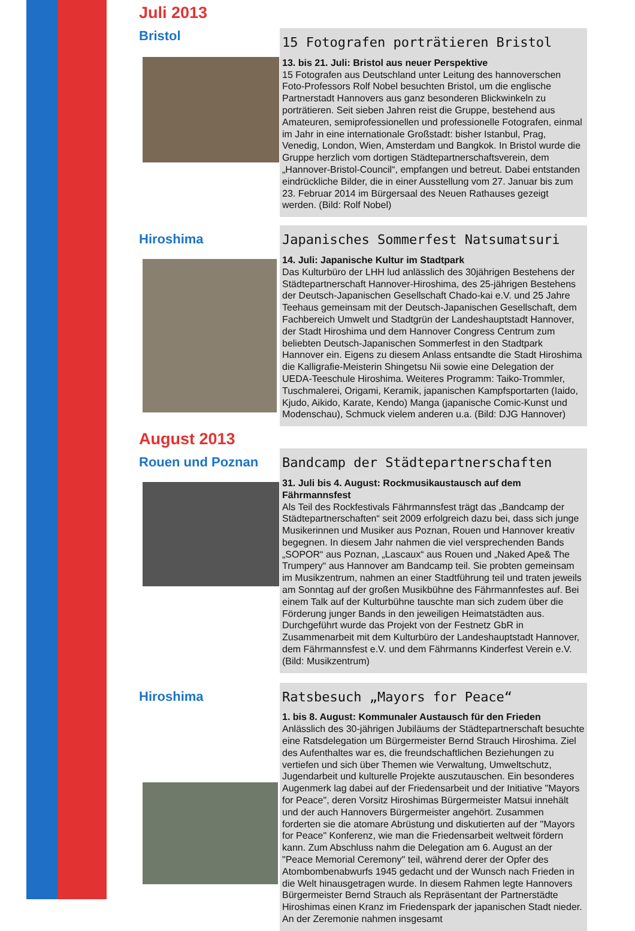Juli 2013
Bristol
15 Fotografen porträtieren Bristol
13. bis 21. Juli: Bristol aus neuer Perspektive
15 Fotografen aus Deutschland unter Leitung des hannoverschen Foto-Professors Rolf Nobel besuchten Bristol, um die englische Partnerstadt Hannovers aus ganz besonderen Blickwinkeln zu porträtieren. Seit sieben Jahren reist die Gruppe, bestehend aus Amateuren, semiprofessionellen und professionelle Fotografen, einmal im Jahr in eine internationale Großstadt: bisher Istanbul, Prag, Venedig, London, Wien, Amsterdam und Bangkok. In Bristol wurde die Gruppe herzlich vom dortigen Städtepartnerschaftsverein, dem „Hannover-Bristol-Council“, empfangen und betreut. Dabei entstanden eindrückliche Bilder, die in einer Ausstellung vom 27. Januar bis zum 23. Februar 2014 im Bürgersaal des Neuen Rathauses gezeigt werden. (Bild: Rolf Nobel)
Hiroshima
Japanisches Sommerfest Natsumatsuri
14. Juli: Japanische Kultur im Stadtpark
Das Kulturbüro der LHH lud anlässlich des 30jährigen Bestehens der Städtepartnerschaft Hannover-Hiroshima, des 25-jährigen Bestehens der Deutsch-Japanischen Gesellschaft Chado-kai e.V. und 25 Jahre Teehaus gemeinsam mit der Deutsch-Japanischen Gesellschaft, dem Fachbereich Umwelt und Stadtgrün der Landeshauptstadt Hannover, der Stadt Hiroshima und dem Hannover Congress Centrum zum beliebten Deutsch-Japanischen Sommerfest in den Stadtpark Hannover ein. Eigens zu diesem Anlass entsandte die Stadt Hiroshima die Kalligrafie-Meisterin Shingetsu Nii sowie eine Delegation der UEDA-Teeschule Hiroshima. Weiteres Programm: Taiko-Trommler, Tuschmalerei, Origami, Keramik, japanischen Kampfsportarten (Iaido, Kjudo, Aikido, Karate, Kendo) Manga (japanische Comic-Kunst und Modenschau), Schmuck vielem anderen u.a. (Bild: DJG Hannover)
August 2013
Rouen und Poznan
Bandcamp der Städtepartnerschaften
31. Juli bis 4. August: Rockmusikaustausch auf dem Fährmannsfest
Als Teil des Rockfestivals Fährmannsfest trägt das „Bandcamp der Städtepartnerschaften“ seit 2009 erfolgreich dazu bei, dass sich junge Musikerinnen und Musiker aus Poznan, Rouen und Hannover kreativ begegnen. In diesem Jahr nahmen die viel versprechenden Bands „SOPOR“ aus Poznan, „Lascaux“ aus Rouen und „Naked Ape& The Trumpery“ aus Hannover am Bandcamp teil. Sie probten gemeinsam im Musikzentrum, nahmen an einer Stadtführung teil und traten jeweils am Sonntag auf der großen Musikbühne des Fährmannfestes auf. Bei einem Talk auf der Kulturbühne tauschte man sich zudem über die Förderung junger Bands in den jeweiligen Heimatstädten aus. Durchgeführt wurde das Projekt von der Festnetz GbR in Zusammenarbeit mit dem Kulturbüro der Landeshauptstadt Hannover, dem Fährmannsfest e.V. und dem Fährmanns Kinderfest Verein e.V. (Bild: Musikzentrum)
Hiroshima
Ratsbesuch „Mayors for Peace“
1. bis 8. August: Kommunaler Austausch für den Frieden
Anlässlich des 30-jährigen Jubiläums der Städtepartnerschaft besuchte eine Ratsdelegation um Bürgermeister Bernd Strauch Hiroshima. Ziel des Aufenthaltes war es, die freundschaftlichen Beziehungen zu vertiefen und sich über Themen wie Verwaltung, Umweltschutz, Jugendarbeit und kulturelle Projekte auszutauschen. Ein besonderes Augenmerk lag dabei auf der Friedensarbeit und der Initiative "Mayors for Peace", deren Vorsitz Hiroshimas Bürgermeister Matsui innehält und der auch Hannovers Bürgermeister angehört. Zusammen forderten sie die atomare Abrüstung und diskutierten auf der "Mayors for Peace" Konferenz, wie man die Friedensarbeit weltweit fördern kann. Zum Abschluss nahm die Delegation am 6. August an der "Peace Memorial Ceremony" teil, während derer der Opfer des Atombombenabwurfs 1945 gedacht und der Wunsch nach Frieden in die Welt hinausgetragen wurde. In diesem Rahmen legte Hannovers Bürgermeister Bernd Strauch als Repräsentant der Partnerstädte Hiroshimas einen Kranz im Friedenspark der japanischen Stadt nieder. An der Zeremonie nahmen insgesamt